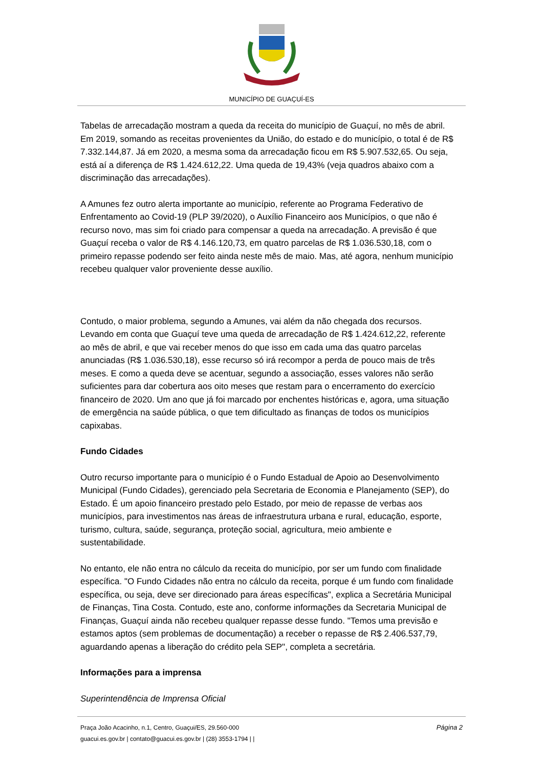MUNICÍPIO DE GUAÇUÍ-ES
Tabelas de arrecadação mostram a queda da receita do município de Guaçuí, no mês de abril. Em 2019, somando as receitas provenientes da União, do estado e do município, o total é de R$ 7.332.144,87. Já em 2020, a mesma soma da arrecadação ficou em R$ 5.907.532,65. Ou seja, está aí a diferença de R$ 1.424.612,22. Uma queda de 19,43% (veja quadros abaixo com a discriminação das arrecadações).
A Amunes fez outro alerta importante ao município, referente ao Programa Federativo de Enfrentamento ao Covid-19 (PLP 39/2020), o Auxílio Financeiro aos Municípios, o que não é recurso novo, mas sim foi criado para compensar a queda na arrecadação. A previsão é que Guaçuí receba o valor de R$ 4.146.120,73, em quatro parcelas de R$ 1.036.530,18, com o primeiro repasse podendo ser feito ainda neste mês de maio. Mas, até agora, nenhum município recebeu qualquer valor proveniente desse auxílio.
Contudo, o maior problema, segundo a Amunes, vai além da não chegada dos recursos. Levando em conta que Guaçuí teve uma queda de arrecadação de R$ 1.424.612,22, referente ao mês de abril, e que vai receber menos do que isso em cada uma das quatro parcelas anunciadas (R$ 1.036.530,18), esse recurso só irá recompor a perda de pouco mais de três meses. E como a queda deve se acentuar, segundo a associação, esses valores não serão suficientes para dar cobertura aos oito meses que restam para o encerramento do exercício financeiro de 2020. Um ano que já foi marcado por enchentes históricas e, agora, uma situação de emergência na saúde pública, o que tem dificultado as finanças de todos os municípios capixabas.
Fundo Cidades
Outro recurso importante para o município é o Fundo Estadual de Apoio ao Desenvolvimento Municipal (Fundo Cidades), gerenciado pela Secretaria de Economia e Planejamento (SEP), do Estado. É um apoio financeiro prestado pelo Estado, por meio de repasse de verbas aos municípios, para investimentos nas áreas de infraestrutura urbana e rural, educação, esporte, turismo, cultura, saúde, segurança, proteção social, agricultura, meio ambiente e sustentabilidade.
No entanto, ele não entra no cálculo da receita do município, por ser um fundo com finalidade específica. "O Fundo Cidades não entra no cálculo da receita, porque é um fundo com finalidade específica, ou seja, deve ser direcionado para áreas específicas", explica a Secretária Municipal de Finanças, Tina Costa. Contudo, este ano, conforme informações da Secretaria Municipal de Finanças, Guaçuí ainda não recebeu qualquer repasse desse fundo. "Temos uma previsão e estamos aptos (sem problemas de documentação) a receber o repasse de R$ 2.406.537,79, aguardando apenas a liberação do crédito pela SEP", completa a secretária.
Informações para a imprensa
Superintendência de Imprensa Oficial
Página 2
Praça João Acacinho, n.1, Centro, Guaçui/ES, 29.560-000
guacui.es.gov.br | contato@guacui.es.gov.br | (28) 3553-1794 | |